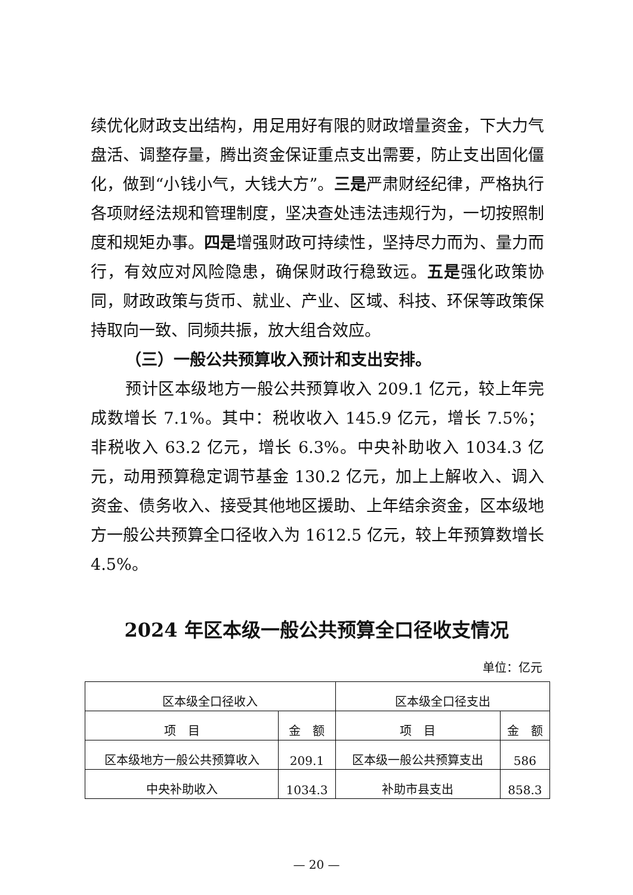续优化财政支出结构，用足用好有限的财政增量资金，下大力气盘活、调整存量，腾出资金保证重点支出需要，防止支出固化僵化，做到“小钱小气，大钱大方”。三是严肃财经纪律，严格执行各项财经法规和管理制度，坚决查处违法违规行为，一切按照制度和规矩办事。四是增强财政可持续性，坚持尽力而为、量力而行，有效应对风险隐患，确保财政行稳致远。五是强化政策协同，财政政策与货币、就业、产业、区域、科技、环保等政策保持取向一致、同频共振，放大组合效应。
（三）一般公共预算收入预计和支出安排。
预计区本级地方一般公共预算收入 209.1 亿元，较上年完成数增长 7.1%。其中：税收收入 145.9 亿元，增长 7.5%；非税收入 63.2 亿元，增长 6.3%。中央补助收入 1034.3 亿元，动用预算稳定调节基金 130.2 亿元，加上上解收入、调入资金、债务收入、接受其他地区援助、上年结余资金，区本级地方一般公共预算全口径收入为 1612.5 亿元，较上年预算数增长 4.5%。
2024 年区本级一般公共预算全口径收支情况
单位：亿元
| 区本级全口径收入 | | 区本级全口径支出 | |
| --- | --- | --- | --- |
| 项 目 | 金 额 | 项 目 | 金 额 |
| 区本级地方一般公共预算收入 | 209.1 | 区本级一般公共预算支出 | 586 |
| 中央补助收入 | 1034.3 | 补助市县支出 | 858.3 |
— 20 —